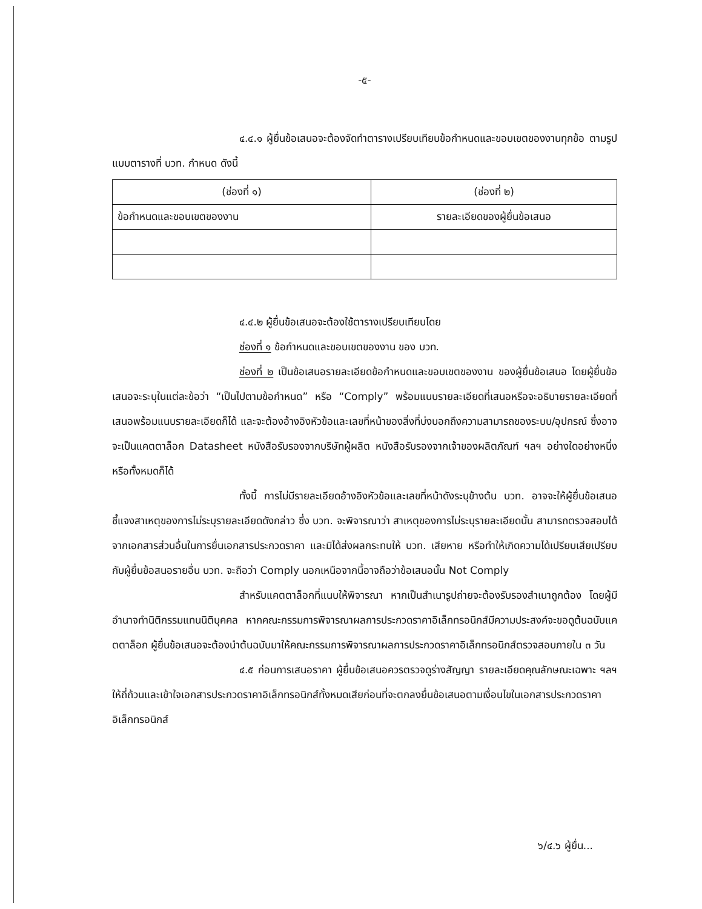-๕-
๔.๔.๑ ผู้ยื่นข้อเสนอจะต้องจัดทำตารางเปรียบเทียบข้อกำหนดและขอบเขตของงานทุกข้อ ตามรูปแบบตารางที่ บวท. กำหนด ดังนี้
| (ช่องที่ ๑) | (ช่องที่ ๒) |
| ข้อกำหนดและขอบเขตของงาน | รายละเอียดของผู้ยื่นข้อเสนอ |
๔.๔.๒ ผู้ยื่นข้อเสนอจะต้องใช้ตารางเปรียบเทียบโดย
ช่องที่ ๑ ข้อกำหนดและขอบเขตของงาน ของ บวท.
ช่องที่ ๒ เป็นข้อเสนอรายละเอียดข้อกำหนดและขอบเขตของงาน ของผู้ยื่นข้อเสนอ โดยผู้ยื่นข้อเสนอจะระบุในแต่ละข้อว่า “เป็นไปตามข้อกำหนด” หรือ “Comply” พร้อมแนบรายละเอียดที่เสนอหรือจะอธิบายรายละเอียดที่เสนอพร้อมแนบรายละเอียดก็ได้ และจะต้องอ้างอิงหัวข้อและเลขที่หน้าของสิ่งที่บ่งบอกถึงความสามารถของระบบ/อุปกรณ์ ซึ่งอาจจะเป็นแคตตาล็อก Datasheet หนังสือรับรองจากบริษัทผู้ผลิต หนังสือรับรองจากเจ้าของผลิตภัณฑ์ ฯลฯ อย่างใดอย่างหนึ่งหรือทั้งหมดก็ได้
ทั้งนี้ การไม่มีรายละเอียดอ้างอิงหัวข้อและเลขที่หน้าดังระบุข้างต้น บวท. อาจจะให้ผู้ยื่นข้อเสนอชี้แจงสาเหตุของการไม่ระบุรายละเอียดดังกล่าว ซึ่ง บวท. จะพิจารณาว่า สาเหตุของการไม่ระบุรายละเอียดนั้น สามารถตรวจสอบได้จากเอกสารส่วนอื่นในการยื่นเอกสารประกวดราคา และมิได้ส่งผลกระทบให้ บวท. เสียหาย หรือทำให้เกิดความได้เปรียบเสียเปรียบกับผู้ยื่นข้อสนอรายอื่น บวท. จะถือว่า Comply นอกเหนือจากนี้อาจถือว่าข้อเสนอนั้น Not Comply
สำหรับแคตตาล็อกที่แนบให้พิจารณา หากเป็นสำเนารูปถ่ายจะต้องรับรองสำเนาถูกต้อง โดยผู้มีอำนาจทำนิติกรรมแทนนิติบุคคล หากคณะกรรมการพิจารณาผลการประกวดราคาอิเล็กทรอนิกส์มีความประสงค์จะขอดูต้นฉบับแคตตาล็อก ผู้ยื่นข้อเสนอจะต้องนำต้นฉบับมาให้คณะกรรมการพิจารณาผลการประกวดราคาอิเล็กทรอนิกส์ตรวจสอบภายใน ๓ วัน
๔.๕ ก่อนการเสนอราคา ผู้ยื่นข้อเสนอควรตรวจดูร่างสัญญา รายละเอียดคุณลักษณะเฉพาะ ฯลฯ ให้ถี่ถ้วนและเข้าใจเอกสารประกวดราคาอิเล็กทรอนิกส์ทั้งหมดเสียก่อนที่จะตกลงยื่นข้อเสนอตามเงื่อนไขในเอกสารประกวดราคาอิเล็กทรอนิกส์
๖/๔.๖ ผู้ยื่น...